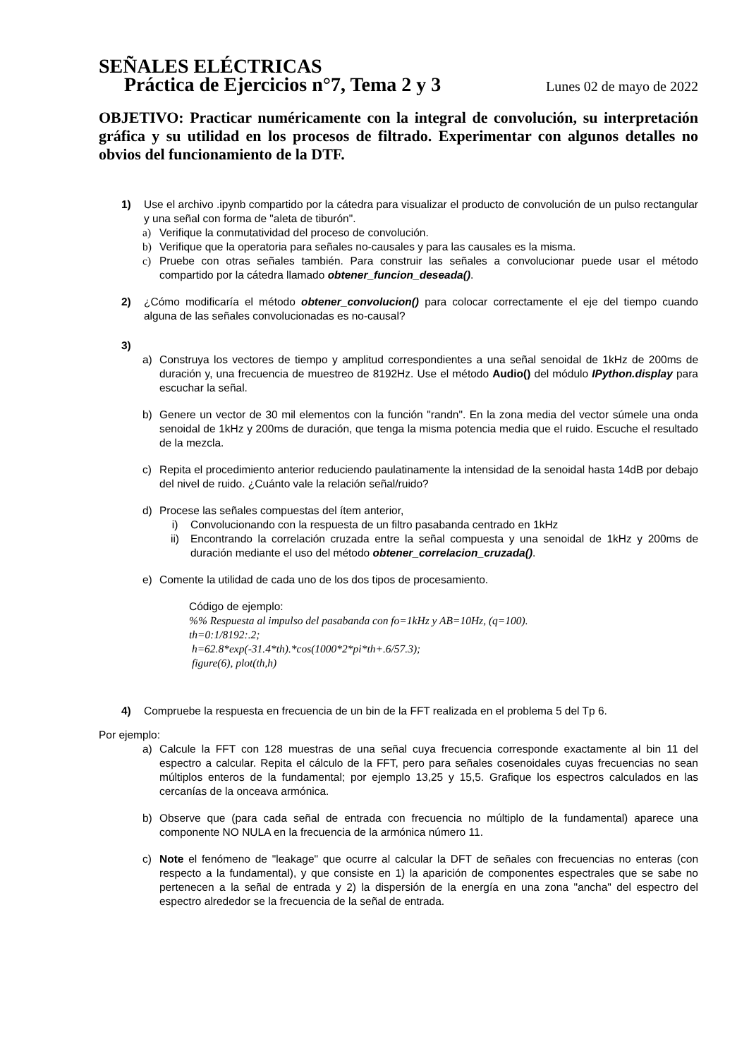SEÑALES ELÉCTRICAS
Práctica de Ejercicios n°7, Tema 2 y 3 Lunes 02 de mayo de 2022
OBJETIVO: Practicar numéricamente con la integral de convolución, su interpretación gráfica y su utilidad en los procesos de filtrado. Experimentar con algunos detalles no obvios del funcionamiento de la DTF.
1) Use el archivo .ipynb compartido por la cátedra para visualizar el producto de convolución de un pulso rectangular y una señal con forma de "aleta de tiburón".
a) Verifique la conmutatividad del proceso de convolución.
b) Verifique que la operatoria para señales no-causales y para las causales es la misma.
c) Pruebe con otras señales también. Para construir las señales a convolucionar puede usar el método compartido por la cátedra llamado obtener_funcion_deseada().
2) ¿Cómo modificaría el método obtener_convolucion() para colocar correctamente el eje del tiempo cuando alguna de las señales convolucionadas es no-causal?
3)
a) Construya los vectores de tiempo y amplitud correspondientes a una señal senoidal de 1kHz de 200ms de duración y, una frecuencia de muestreo de 8192Hz. Use el método Audio() del módulo IPython.display para escuchar la señal.
b) Genere un vector de 30 mil elementos con la función "randn". En la zona media del vector súmele una onda senoidal de 1kHz y 200ms de duración, que tenga la misma potencia media que el ruido. Escuche el resultado de la mezcla.
c) Repita el procedimiento anterior reduciendo paulatinamente la intensidad de la senoidal hasta 14dB por debajo del nivel de ruido. ¿Cuánto vale la relación señal/ruido?
d) Procese las señales compuestas del ítem anterior,
i) Convolucionando con la respuesta de un filtro pasabanda centrado en 1kHz
ii) Encontrando la correlación cruzada entre la señal compuesta y una senoidal de 1kHz y 200ms de duración mediante el uso del método obtener_correlacion_cruzada().
e) Comente la utilidad de cada uno de los dos tipos de procesamiento.
Código de ejemplo:
%% Respuesta al impulso del pasabanda con fo=1kHz y AB=10Hz, (q=100).
th=0:1/8192:.2;
h=62.8*exp(-31.4*th).*cos(1000*2*pi*th+.6/57.3);
figure(6), plot(th,h)
4) Compruebe la respuesta en frecuencia de un bin de la FFT realizada en el problema 5 del Tp 6.
Por ejemplo:
a) Calcule la FFT con 128 muestras de una señal cuya frecuencia corresponde exactamente al bin 11 del espectro a calcular. Repita el cálculo de la FFT, pero para señales cosenoidales cuyas frecuencias no sean múltiplos enteros de la fundamental; por ejemplo 13,25 y 15,5. Grafique los espectros calculados en las cercanías de la onceava armónica.
b) Observe que (para cada señal de entrada con frecuencia no múltiplo de la fundamental) aparece una componente NO NULA en la frecuencia de la armónica número 11.
c) Note el fenómeno de "leakage" que ocurre al calcular la DFT de señales con frecuencias no enteras (con respecto a la fundamental), y que consiste en 1) la aparición de componentes espectrales que se sabe no pertenecen a la señal de entrada y 2) la dispersión de la energía en una zona "ancha" del espectro del espectro alrededor se la frecuencia de la señal de entrada.